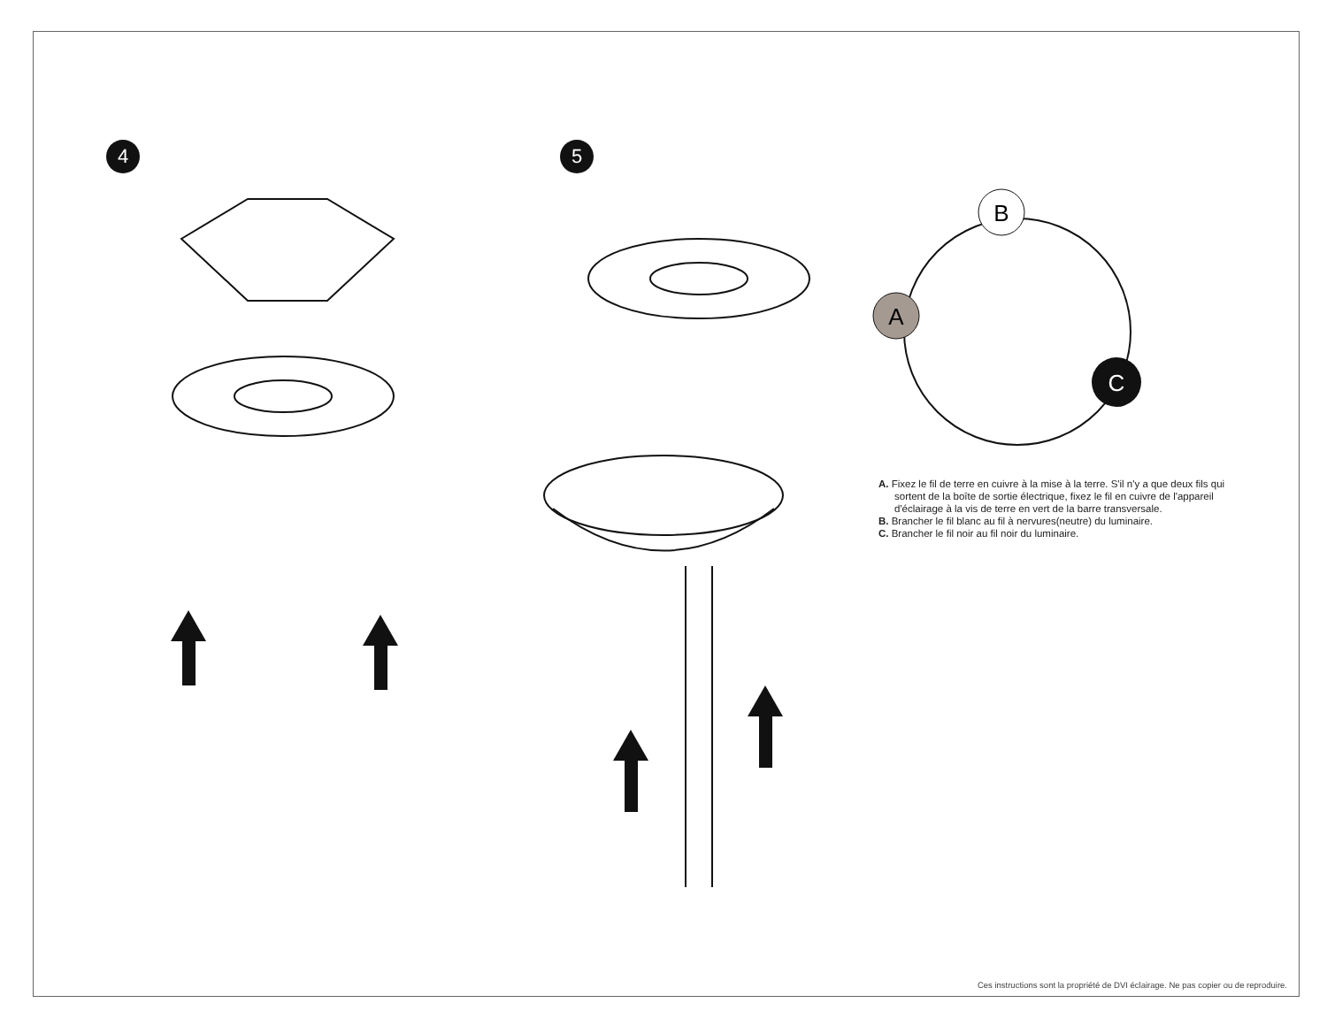4 5
B
A
C
A. Fixez le fil de terre en cuivre à la mise à la terre. S'il n'y a que deux fils qui sortent de la boîte de sortie électrique, fixez le fil en cuivre de l'appareil d'éclairage à la vis de terre en vert de la barre transversale.
B. Brancher le fil blanc au fil à nervures(neutre) du luminaire.
C. Brancher le fil noir au fil noir du luminaire.
Ces instructions sont la propriété de DVI éclairage. Ne pas copier ou de reproduire.